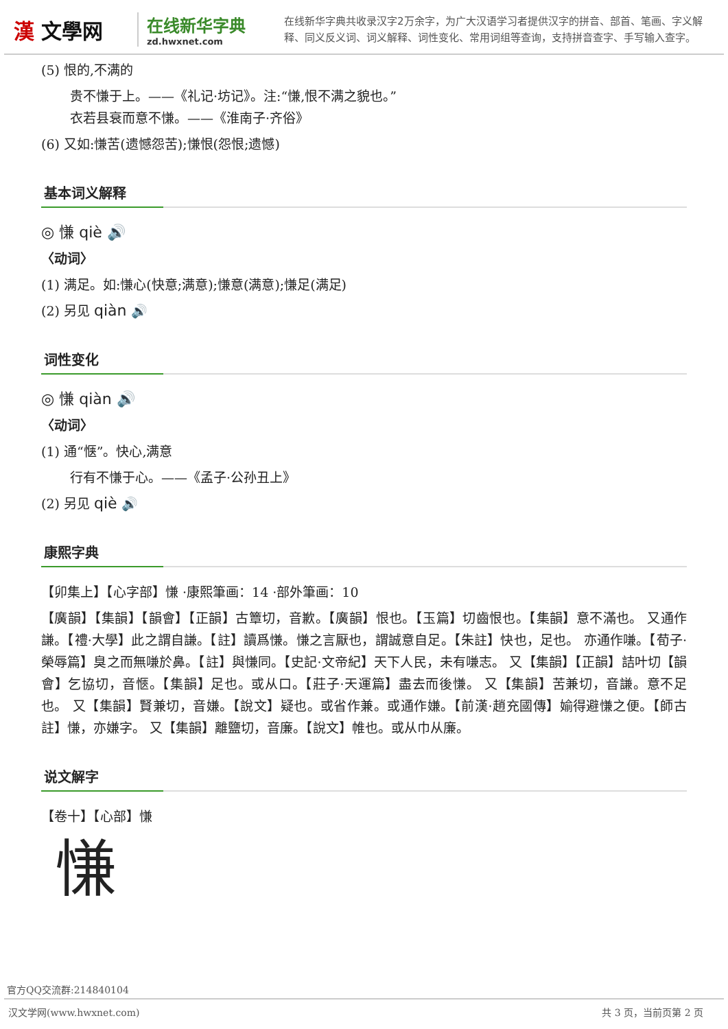漢 文學网
在线新华字典
zd.hwxnet.com
在线新华字典共收录汉字2万余字，为广大汉语学习者提供汉字的拼音、部首、笔画、字义解释、同义反义词、词义解释、词性变化、常用词组等查询，支持拼音查字、手写输入查字。
(5) 恨的,不满的
贵不慊于上。——《礼记·坊记》。注:“慊,恨不满之貌也。”
衣若县衰而意不慊。——《淮南子·齐俗》
(6) 又如:慊苦(遗憾怨苦);慊恨(怨恨;遗憾)
基本词义解释
◎ 慊 qiè 🔊
〈动词〉
(1) 满足。如:慊心(快意;满意);慊意(满意);慊足(满足)
(2) 另见 qiàn 🔊
词性变化
◎ 慊 qiàn 🔊
〈动词〉
(1) 通“惬”。快心,满意
行有不慊于心。——《孟子·公孙丑上》
(2) 另见 qiè 🔊
康熙字典
【卯集上】【心字部】慊 ·康熙筆画：14 ·部外筆画：10
【廣韻】【集韻】【韻會】【正韻】古簟切，音歉。【廣韻】恨也。【玉篇】切齒恨也。【集韻】意不滿也。 又通作謙。【禮·大學】此之謂自謙。【註】讀爲慊。慊之言厭也，謂誠意自足。【朱註】快也，足也。 亦通作嗛。【荀子·榮辱篇】臭之而無嗛於鼻。【註】與慊同。【史記·文帝紀】天下人民，未有嗛志。 又【集韻】【正韻】詰叶切【韻會】乞協切，音愜。【集韻】足也。或从口。【莊子·天運篇】盡去而後慊。 又【集韻】苦兼切，音謙。意不足也。 又【集韻】賢兼切，音嫌。【說文】疑也。或省作兼。或通作嫌。【前漢·趙充國傳】媮得避慊之便。【師古註】慊，亦嫌字。 又【集韻】離鹽切，音廉。【說文】帷也。或从巾从廉。
说文解字
【卷十】【心部】慊
慊
官方QQ交流群:214840104
汉文学网(www.hwxnet.com) 共 3 页，当前页第 2 页